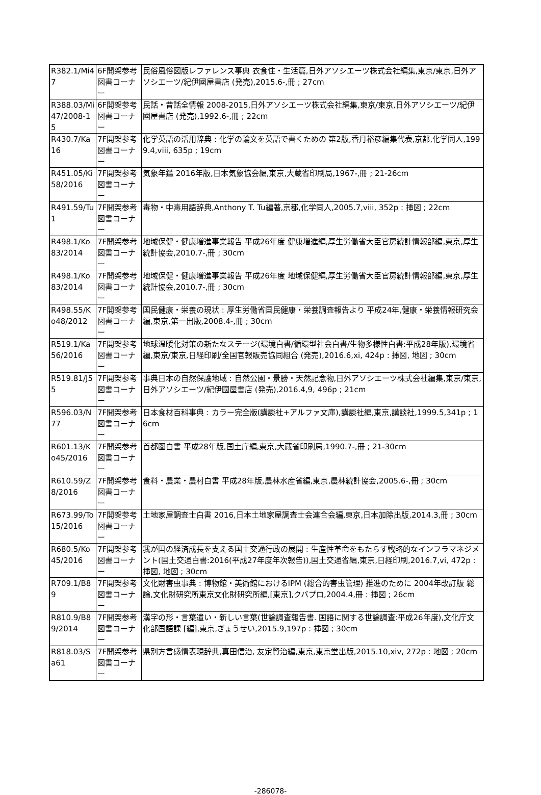| R382.1/Mi47 | 6F開架参考図書コーナー | 民俗風俗図版レファレンス事典 衣食住・生活篇,日外アソシエーツ株式会社編集,東京/東京,日外アソシエーツ/紀伊國屋書店 (発売),2015.6-,冊 ; 27cm |
| R388.03/Mi47/2008-15 | 6F開架参考図書コーナー | 民話・昔話全情報 2008-2015,日外アソシエーツ株式会社編集,東京/東京,日外アソシエーツ/紀伊國屋書店 (発売),1992.6-,冊 ; 22cm |
| R430.7/Ka16 | 7F開架参考図書コーナー | 化学英語の活用辞典 : 化学の論文を英語で書くための 第2版,香月裕彦編集代表,京都,化学同人,1999.4,viii, 635p ; 19cm |
| R451.05/Ki58/2016 | 7F開架参考図書コーナー | 気象年鑑 2016年版,日本気象協会編,東京,大蔵省印刷局,1967-,冊 ; 21-26cm |
| R491.59/Tu1 | 7F開架参考図書コーナー | 毒物・中毒用語辞典,Anthony T. Tu編著,京都,化学同人,2005.7,viii, 352p : 挿図 ; 22cm |
| R498.1/Ko83/2014 | 7F開架参考図書コーナー | 地域保健・健康増進事業報告 平成26年度 健康増進編,厚生労働省大臣官房統計情報部編,東京,厚生統計協会,2010.7-,冊 ; 30cm |
| R498.1/Ko83/2014 | 7F開架参考図書コーナー | 地域保健・健康増進事業報告 平成26年度 地域保健編,厚生労働省大臣官房統計情報部編,東京,厚生統計協会,2010.7-,冊 ; 30cm |
| R498.55/Ko48/2012 | 7F開架参考図書コーナー | 国民健康・栄養の現状 : 厚生労働省国民健康・栄養調査報告より 平成24年,健康・栄養情報研究会編,東京,第一出版,2008.4-,冊 ; 30cm |
| R519.1/Ka56/2016 | 7F開架参考図書コーナー | 地球温暖化対策の新たなステージ(環境白書/循環型社会白書/生物多様性白書:平成28年版),環境省編,東京/東京,日経印刷/全国官報販売協同組合 (発売),2016.6,xi, 424p : 挿図, 地図 ; 30cm |
| R519.81/J55 | 7F開架参考図書コーナー | 事典日本の自然保護地域 : 自然公園・景勝・天然記念物,日外アソシエーツ株式会社編集,東京/東京,日外アソシエーツ/紀伊國屋書店 (発売),2016.4,9, 496p ; 21cm |
| R596.03/N77 | 7F開架参考図書コーナー | 日本食材百科事典 : カラー完全版(講談社+アルファ文庫),講談社編,東京,講談社,1999.5,341p ; 16cm |
| R601.13/Ko45/2016 | 7F開架参考図書コーナー | 首都圏白書 平成28年版,国土庁編,東京,大蔵省印刷局,1990.7-,冊 ; 21-30cm |
| R610.59/Z8/2016 | 7F開架参考図書コーナー | 食料・農業・農村白書 平成28年版,農林水産省編,東京,農林統計協会,2005.6-,冊 ; 30cm |
| R673.99/To15/2016 | 7F開架参考図書コーナー | 土地家屋調査士白書 2016,日本土地家屋調査士会連合会編,東京,日本加除出版,2014.3,冊 ; 30cm |
| R680.5/Ko45/2016 | 7F開架参考図書コーナー | 我が国の経済成長を支える国土交通行政の展開 : 生産性革命をもたらす戦略的なインフラマネジメント(国土交通白書:2016(平成27年度年次報告)),国土交通省編,東京,日経印刷,2016.7,vi, 472p : 挿図, 地図 ; 30cm |
| R709.1/B89 | 7F開架参考図書コーナー | 文化財害虫事典 : 博物館・美術館におけるIPM (総合的害虫管理) 推進のために 2004年改訂版 総論,文化財研究所東京文化財研究所編,[東京],クバプロ,2004.4,冊 : 挿図 ; 26cm |
| R810.9/B89/2014 | 7F開架参考図書コーナー | 漢字の形・言葉遣い・新しい言葉(世論調査報告書. 国語に関する世論調査:平成26年度),文化庁文化部国語課 [編],東京,ぎょうせい,2015.9,197p : 挿図 ; 30cm |
| R818.03/Sa61 | 7F開架参考図書コーナー | 県別方言感情表現辞典,真田信治, 友定賢治編,東京,東京堂出版,2015.10,xiv, 272p : 地図 ; 20cm |
-286078-